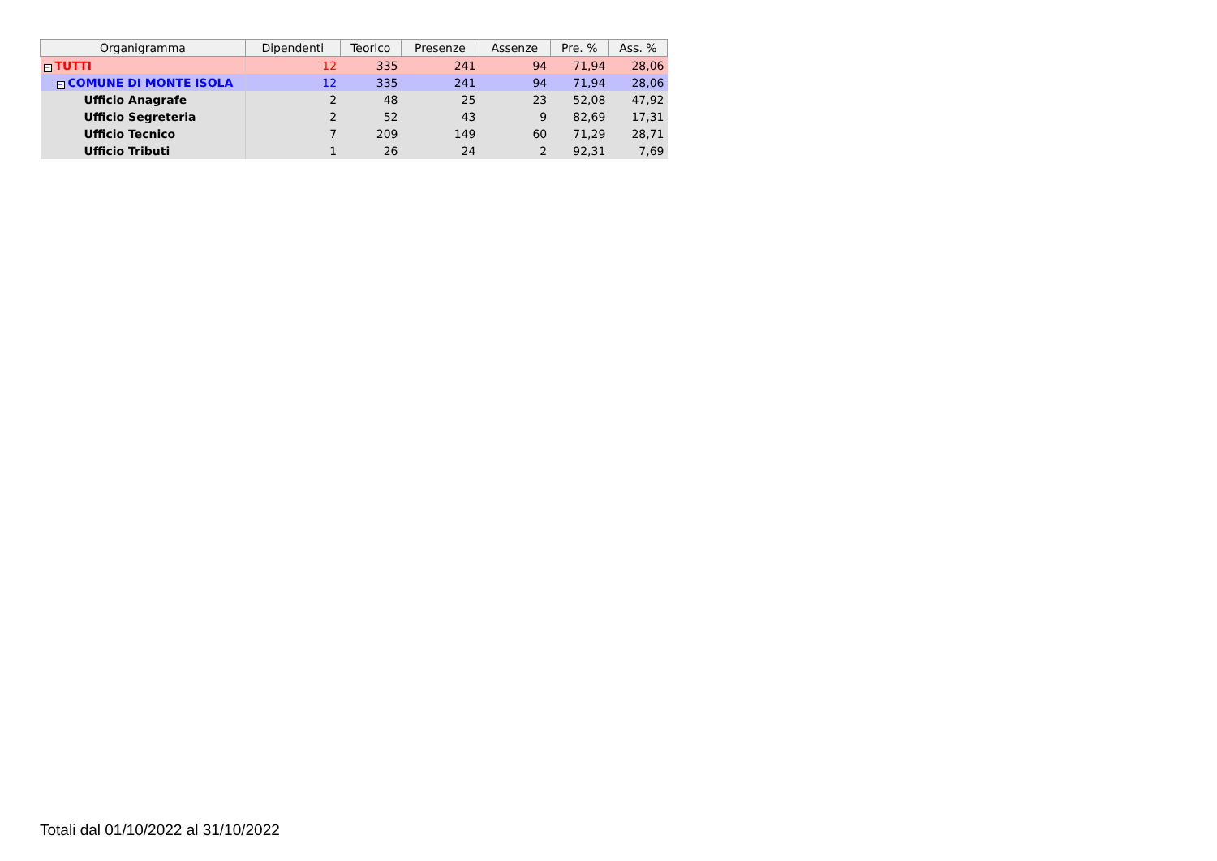| Organigramma | Dipendenti | Teorico | Presenze | Assenze | Pre. % | Ass. % |
| --- | --- | --- | --- | --- | --- | --- |
| − TUTTI | 12 | 335 | 241 | 94 | 71,94 | 28,06 |
| − COMUNE DI MONTE ISOLA | 12 | 335 | 241 | 94 | 71,94 | 28,06 |
| Ufficio Anagrafe | 2 | 48 | 25 | 23 | 52,08 | 47,92 |
| Ufficio Segreteria | 2 | 52 | 43 | 9 | 82,69 | 17,31 |
| Ufficio Tecnico | 7 | 209 | 149 | 60 | 71,29 | 28,71 |
| Ufficio Tributi | 1 | 26 | 24 | 2 | 92,31 | 7,69 |
Totali dal 01/10/2022 al 31/10/2022